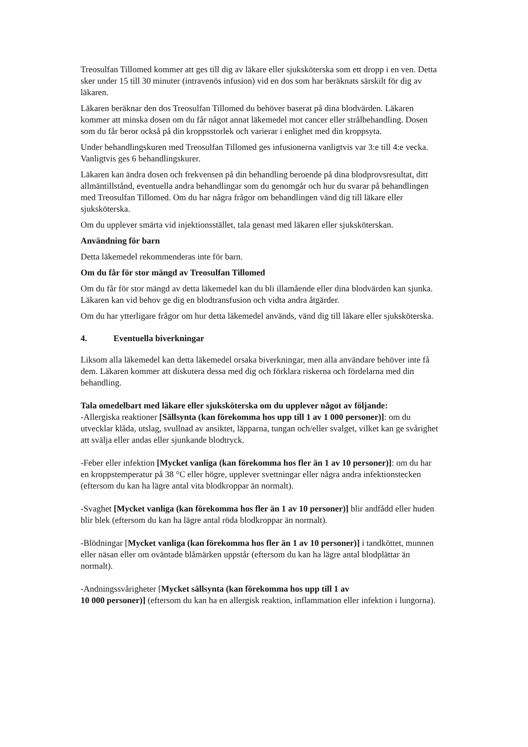Treosulfan Tillomed kommer att ges till dig av läkare eller sjuksköterska som ett dropp i en ven. Detta sker under 15 till 30 minuter (intravenös infusion) vid en dos som har beräknats särskilt för dig av läkaren.
Läkaren beräknar den dos Treosulfan Tillomed du behöver baserat på dina blodvärden. Läkaren kommer att minska dosen om du får något annat läkemedel mot cancer eller strålbehandling. Dosen som du får beror också på din kroppsstorlek och varierar i enlighet med din kroppsyta.
Under behandlingskuren med Treosulfan Tillomed ges infusionerna vanligtvis var 3:e till 4:e vecka. Vanligtvis ges 6 behandlingskurer.
Läkaren kan ändra dosen och frekvensen på din behandling beroende på dina blodprovsresultat, ditt allmäntillstånd, eventuella andra behandlingar som du genomgår och hur du svarar på behandlingen med Treosulfan Tillomed. Om du har några frågor om behandlingen vänd dig till läkare eller sjuksköterska.
Om du upplever smärta vid injektionsstället, tala genast med läkaren eller sjuksköterskan.
Användning för barn
Detta läkemedel rekommenderas inte för barn.
Om du får för stor mängd av Treosulfan Tillomed
Om du får för stor mängd av detta läkemedel kan du bli illamående eller dina blodvärden kan sjunka. Läkaren kan vid behov ge dig en blodtransfusion och vidta andra åtgärder.
Om du har ytterligare frågor om hur detta läkemedel används, vänd dig till läkare eller sjuksköterska.
4. Eventuella biverkningar
Liksom alla läkemedel kan detta läkemedel orsaka biverkningar, men alla användare behöver inte få dem. Läkaren kommer att diskutera dessa med dig och förklara riskerna och fördelarna med din behandling.
Tala omedelbart med läkare eller sjuksköterska om du upplever något av följande:
-Allergiska reaktioner [Sällsynta (kan förekomma hos upp till 1 av 1 000 personer)]: om du utvecklar klåda, utslag, svullnad av ansiktet, läpparna, tungan och/eller svalget, vilket kan ge svårighet att svälja eller andas eller sjunkande blodtryck.
-Feber eller infektion [Mycket vanliga (kan förekomma hos fler än 1 av 10 personer)]: om du har en kroppstemperatur på 38 °C eller högre, upplever svettningar eller några andra infektionstecken (eftersom du kan ha lägre antal vita blodkroppar än normalt).
-Svaghet [Mycket vanliga (kan förekomma hos fler än 1 av 10 personer)] blir andfådd eller huden blir blek (eftersom du kan ha lägre antal röda blodkroppar än normalt).
-Blödningar [Mycket vanliga (kan förekomma hos fler än 1 av 10 personer)] i tandköttet, munnen eller näsan eller om oväntade blåmärken uppstår (eftersom du kan ha lägre antal blodplättar än normalt).
-Andningssvårigheter [Mycket sällsynta (kan förekomma hos upp till 1 av
10 000 personer)] (eftersom du kan ha en allergisk reaktion, inflammation eller infektion i lungorna).